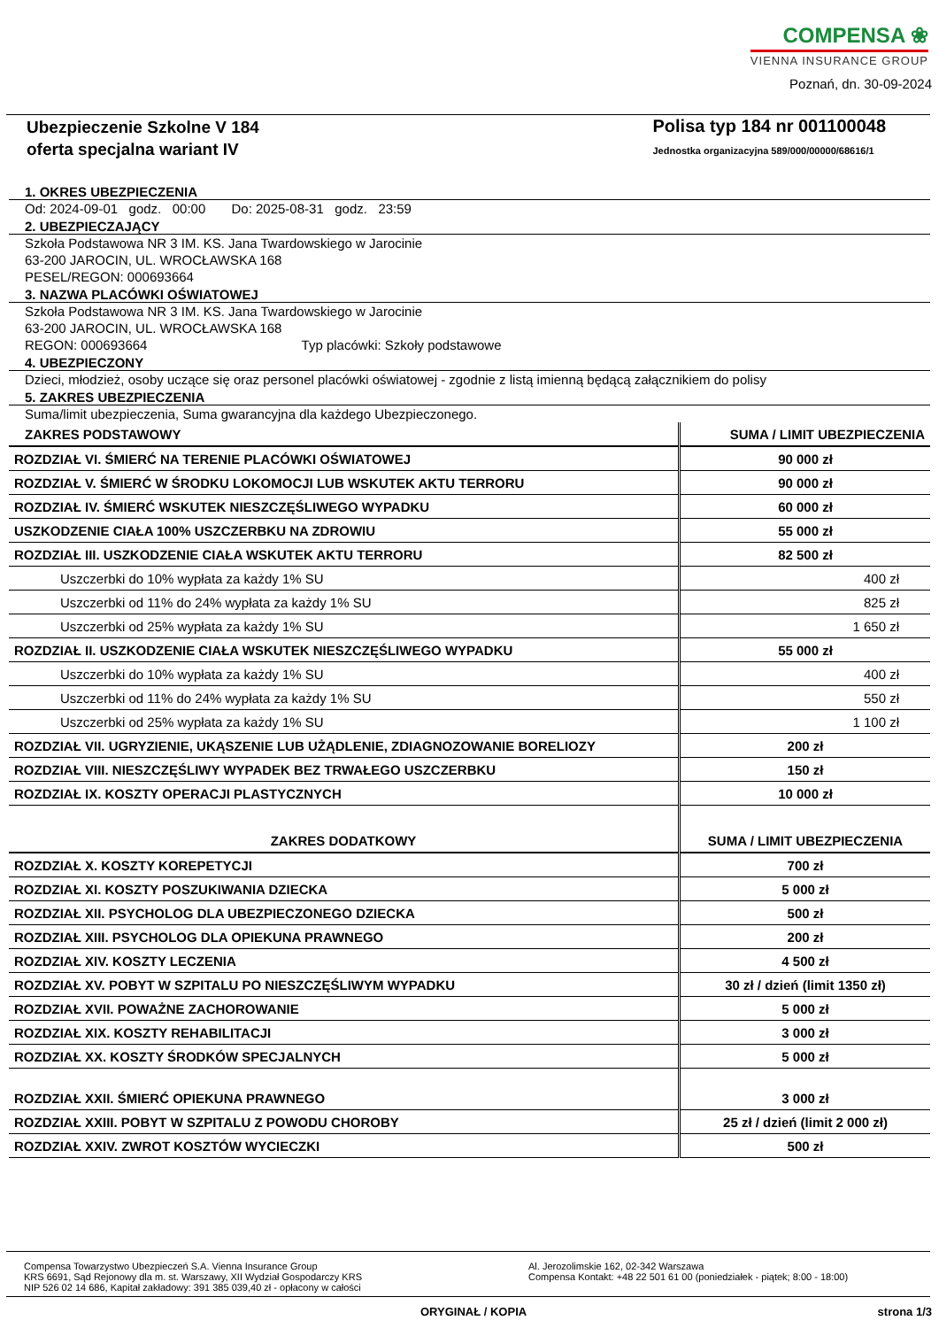COMPENSA ❀
VIENNA INSURANCE GROUP
Poznań, dn. 30-09-2024
Ubezpieczenie Szkolne V 184
oferta specjalna wariant IV
Polisa typ 184 nr 001100048
Jednostka organizacyjna 589/000/00000/68616/1
1. OKRES UBEZPIECZENIA
Od: 2024-09-01 godz. 00:00 Do: 2025-08-31 godz. 23:59
2. UBEZPIECZAJĄCY
Szkoła Podstawowa NR 3 IM. KS. Jana Twardowskiego w Jarocinie
63-200 JAROCIN, UL. WROCŁAWSKA 168
PESEL/REGON: 000693664
3. NAZWA PLACÓWKI OŚWIATOWEJ
Szkoła Podstawowa NR 3 IM. KS. Jana Twardowskiego w Jarocinie
63-200 JAROCIN, UL. WROCŁAWSKA 168
REGON: 000693664 Typ placówki: Szkoły podstawowe
4. UBEZPIECZONY
Dzieci, młodzież, osoby uczące się oraz personel placówki oświatowej - zgodnie z listą imienną będącą załącznikiem do polisy
5. ZAKRES UBEZPIECZENIA
Suma/limit ubezpieczenia, Suma gwarancyjna dla każdego Ubezpieczonego.
| ZAKRES PODSTAWOWY | SUMA / LIMIT UBEZPIECZENIA |
| --- | --- |
| ROZDZIAŁ VI. ŚMIERĆ NA TERENIE PLACÓWKI OŚWIATOWEJ | 90 000 zł |
| ROZDZIAŁ V. ŚMIERĆ W ŚRODKU LOKOMOCJI LUB WSKUTEK AKTU TERRORU | 90 000 zł |
| ROZDZIAŁ IV. ŚMIERĆ WSKUTEK NIESZCZĘŚLIWEGO WYPADKU | 60 000 zł |
| USZKODZENIE CIAŁA 100% USZCZERBKU NA ZDROWIU | 55 000 zł |
| ROZDZIAŁ III. USZKODZENIE CIAŁA WSKUTEK AKTU TERRORU | 82 500 zł |
| Uszczerbki do 10% wypłata za każdy 1% SU | 400 zł |
| Uszczerbki od 11% do 24% wypłata za każdy 1% SU | 825 zł |
| Uszczerbki od 25% wypłata za każdy 1% SU | 1 650 zł |
| ROZDZIAŁ II. USZKODZENIE CIAŁA WSKUTEK NIESZCZĘŚLIWEGO WYPADKU | 55 000 zł |
| Uszczerbki do 10% wypłata za każdy 1% SU | 400 zł |
| Uszczerbki od 11% do 24% wypłata za każdy 1% SU | 550 zł |
| Uszczerbki od 25% wypłata za każdy 1% SU | 1 100 zł |
| ROZDZIAŁ VII. UGRYZIENIE, UKĄSZENIE LUB UŻĄDLENIE, ZDIAGNOZOWANIE BORELIOZY | 200 zł |
| ROZDZIAŁ VIII. NIESZCZĘŚLIWY WYPADEK BEZ TRWAŁEGO USZCZERBKU | 150 zł |
| ROZDZIAŁ IX. KOSZTY OPERACJI PLASTYCZNYCH | 10 000 zł |
| ZAKRES DODATKOWY | SUMA / LIMIT UBEZPIECZENIA |
| ROZDZIAŁ X. KOSZTY KOREPETYCJI | 700 zł |
| ROZDZIAŁ XI. KOSZTY POSZUKIWANIA DZIECKA | 5 000 zł |
| ROZDZIAŁ XII. PSYCHOLOG DLA UBEZPIECZONEGO DZIECKA | 500 zł |
| ROZDZIAŁ XIII. PSYCHOLOG DLA OPIEKUNA PRAWNEGO | 200 zł |
| ROZDZIAŁ XIV. KOSZTY LECZENIA | 4 500 zł |
| ROZDZIAŁ XV. POBYT W SZPITALU PO NIESZCZĘŚLIWYM WYPADKU | 30 zł / dzień (limit 1350 zł) |
| ROZDZIAŁ XVII. POWAŻNE ZACHOROWANIE | 5 000 zł |
| ROZDZIAŁ XIX. KOSZTY REHABILITACJI | 3 000 zł |
| ROZDZIAŁ XX. KOSZTY ŚRODKÓW SPECJALNYCH | 5 000 zł |
| ROZDZIAŁ XXII. ŚMIERĆ OPIEKUNA PRAWNEGO | 3 000 zł |
| ROZDZIAŁ XXIII. POBYT W SZPITALU Z POWODU CHOROBY | 25 zł / dzień (limit 2 000 zł) |
| ROZDZIAŁ XXIV. ZWROT KOSZTÓW WYCIECZKI | 500 zł |
Compensa Towarzystwo Ubezpieczeń S.A. Vienna Insurance Group
KRS 6691, Sąd Rejonowy dla m. st. Warszawy, XII Wydział Gospodarczy KRS
NIP 526 02 14 686, Kapitał zakładowy: 391 385 039,40 zł - opłacony w całości
Al. Jerozolimskie 162, 02-342 Warszawa
Compensa Kontakt: +48 22 501 61 00 (poniedziałek - piątek; 8:00 - 18:00)
ORYGINAŁ / KOPIA strona 1/3